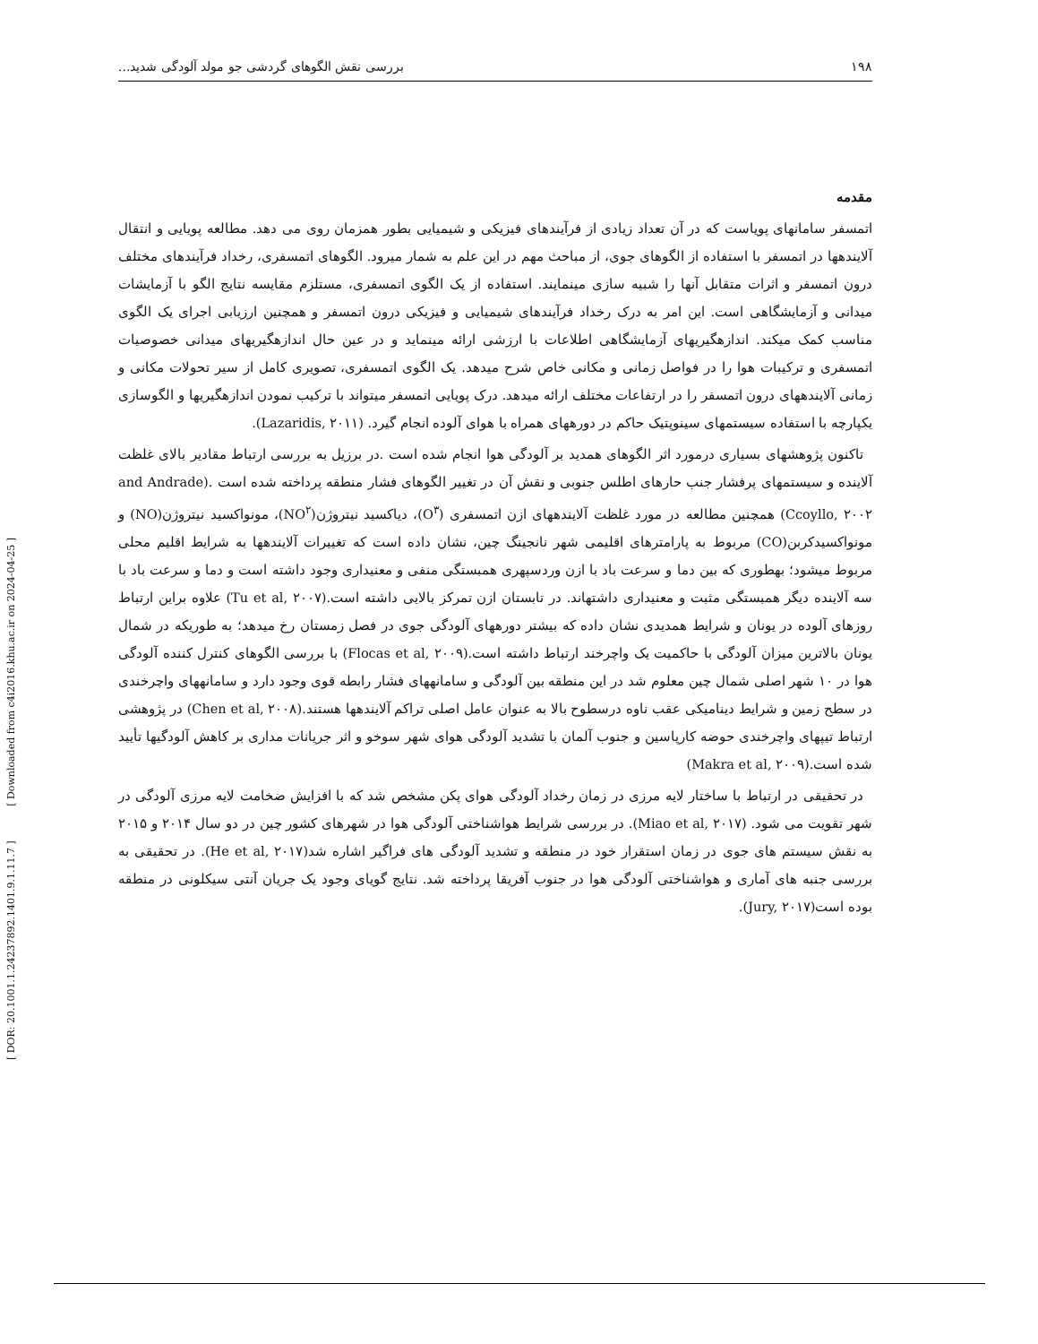۱۹۸ بررسی نقش الگوهای گردشی جو مولد آلودگی شدید...
[ DOR: 20.1001.1.24237892.1401.9.1.11.7 ] [ Downloaded from c4i2016.khu.ac.ir on 2024-04-25 ]
مقدمه
اتمسفر سامانهای پویاست که در آن تعداد زیادی از فرآیندهای فیزیکی و شیمیایی بطور همزمان روی می دهد. مطالعه پویایی و انتقال آلایندهها در اتمسفر با استفاده از الگوهای جوی، از مباحث مهم در این علم به شمار میرود. الگوهای اتمسفری، رخداد فرآیندهای مختلف درون اتمسفر و اثرات متقابل آنها را شبیه سازی مینمایند. استفاده از یک الگوی اتمسفری، مستلزم مقایسه نتایج الگو با آزمایشات میدانی و آزمایشگاهی است. این امر به درک رخداد فرآیندهای شیمیایی و فیزیکی درون اتمسفر و همچنین ارزیابی اجرای یک الگوی مناسب کمک میکند. اندازهگیریهای آزمایشگاهی اطلاعات با ارزشی ارائه مینماید و در عین حال اندازهگیریهای میدانی خصوصیات اتمسفری و ترکیبات هوا را در فواصل زمانی و مکانی خاص شرح میدهد. یک الگوی اتمسفری، تصویری کامل از سیر تحولات مکانی و زمانی آلایندههای درون اتمسفر را در ارتفاعات مختلف ارائه میدهد. درک پویایی اتمسفر میتواند با ترکیب نمودن اندازهگیریها و الگوسازی یکپارچه با استفاده سیستمهای سینوپتیک حاکم در دورههای همراه با هوای آلوده انجام گیرد. (Lazaridis, ۲۰۱۱).
تاکنون پژوهشهای بسیاری درمورد اثر الگوهای همدید بر آلودگی هوا انجام شده است .در برزیل به بررسی ارتباط مقادیر بالای غلظت آلاینده و سیستمهای پرفشار جنب حارهای اطلس جنوبی و نقش آن در تغییر الگوهای فشار منطقه پرداخته شده است .(and Andrade Ccoyllo, ۲۰۰۲) همچنین مطالعه در مورد غلظت آلایندههای ازن اتمسفری (O<sup>۳</sup>)، دیاکسید نیتروژن(NO<sup>۲</sup>)، مونواکسید نیتروژن(NO) و مونواکسیدکربن(CO) مربوط به پارامترهای اقلیمی شهر نانجینگ چین، نشان داده است که تغییرات آلایندهها به شرایط اقلیم محلی مربوط میشود؛ بهطوری که بین دما و سرعت باد با ازن وردسپهری همبستگی منفی و معنیداری وجود داشته است و دما و سرعت باد با سه آلاینده دیگر همبستگی مثبت و معنیداری داشتهاند. در تابستان ازن تمرکز بالایی داشته است.(Tu et al, ۲۰۰۷) علاوه براین ارتباط روزهای آلوده در یونان و شرایط همدیدی نشان داده که بیشتر دورههای آلودگی جوی در فصل زمستان رخ میدهد؛ به طوریکه در شمال یونان بالاترین میزان آلودگی با حاکمیت یک واچرخند ارتباط داشته است.(Flocas et al, ۲۰۰۹) با بررسی الگوهای کنترل کننده آلودگی هوا در ۱۰ شهر اصلی شمال چین معلوم شد در این منطقه بین آلودگی و سامانههای فشار رابطه قوی وجود دارد و سامانههای واچرخندی در سطح زمین و شرایط دینامیکی عقب ناوه درسطوح بالا به عنوان عامل اصلی تراکم آلایندهها هستند.(Chen et al, ۲۰۰۸) در پژوهشی ارتباط تیپهای واچرخندی حوضه کارپاسین و جنوب آلمان با تشدید آلودگی هوای شهر سوخو و اثر جریانات مداری بر کاهش آلودگیها تأیید شده است.(Makra et al, ۲۰۰۹)
در تحقیقی در ارتباط با ساختار لایه مرزی در زمان رخداد آلودگی هوای پکن مشخص شد که با افزایش ضخامت لایه مرزی آلودگی در شهر تقویت می شود. (Miao et al, ۲۰۱۷). در بررسی شرایط هواشناختی آلودگی هوا در شهرهای کشور چین در دو سال ۲۰۱۴ و ۲۰۱۵ به نقش سیستم های جوی در زمان استقرار خود در منطقه و تشدید آلودگی های فراگیر اشاره شد(He et al, ۲۰۱۷). در تحقیقی به بررسی جنبه های آماری و هواشناختی آلودگی هوا در جنوب آفریقا پرداخته شد. نتایج گویای وجود یک جریان آنتی سیکلونی در منطقه بوده است(Jury, ۲۰۱۷).